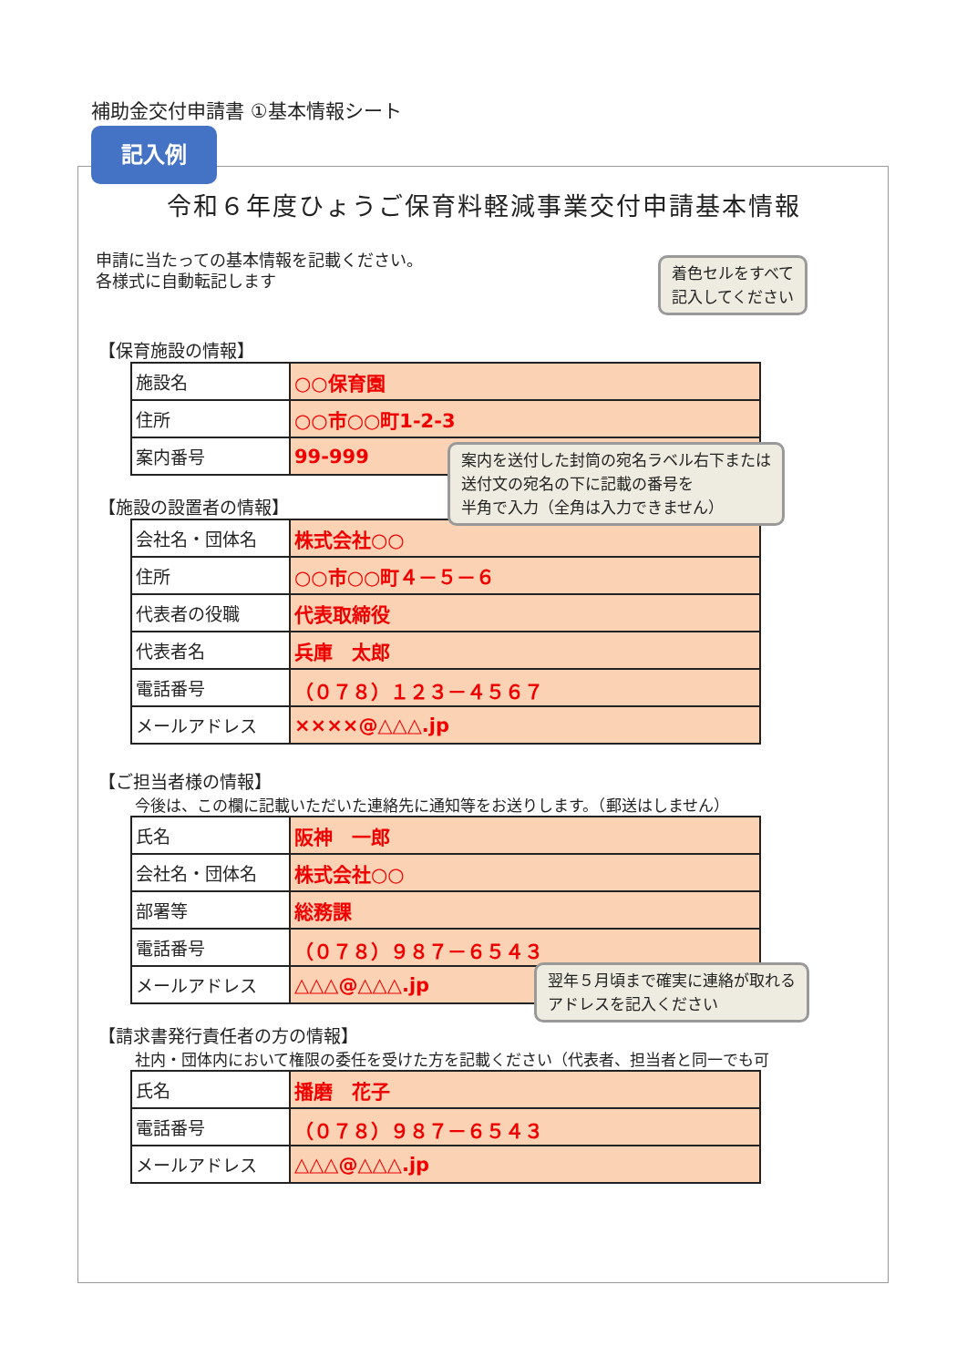補助金交付申請書 ①基本情報シート
記入例
令和６年度ひょうご保育料軽減事業交付申請基本情報
申請に当たっての基本情報を記載ください。
各様式に自動転記します
【保育施設の情報】
| 施設名 | ○○保育園 |
| 住所 | ○○市○○町1-2-3 |
| 案内番号 | 99-999 |
【施設の設置者の情報】
| 会社名・団体名 | 株式会社○○ |
| 住所 | ○○市○○町４－５－６ |
| 代表者の役職 | 代表取締役 |
| 代表者名 | 兵庫 太郎 |
| 電話番号 | （０７８）１２３－４５６７ |
| メールアドレス | ××××@△△△.jp |
【ご担当者様の情報】
今後は、この欄に記載いただいた連絡先に通知等をお送りします。（郵送はしません）
| 氏名 | 阪神 一郎 |
| 会社名・団体名 | 株式会社○○ |
| 部署等 | 総務課 |
| 電話番号 | （０７８）９８７－６５４３ |
| メールアドレス | △△△@△△△.jp |
【請求書発行責任者の方の情報】
社内・団体内において権限の委任を受けた方を記載ください（代表者、担当者と同一でも可
| 氏名 | 播磨 花子 |
| 電話番号 | （０７８）９８７－６５４３ |
| メールアドレス | △△△@△△△.jp |
着色セルをすべて
記入してください
案内を送付した封筒の宛名ラベル右下または
送付文の宛名の下に記載の番号を
半角で入力（全角は入力できません）
翌年５月頃まで確実に連絡が取れる
アドレスを記入ください